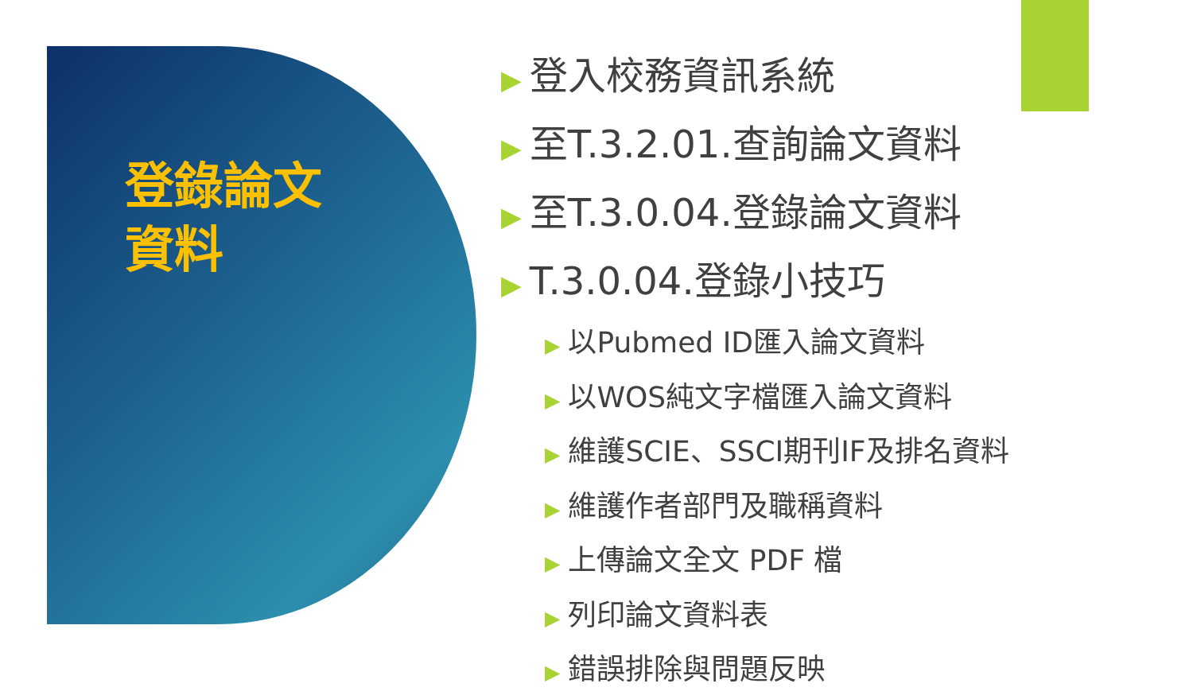登錄論文資料
▶ 登入校務資訊系統
▶ 至T.3.2.01.查詢論文資料
▶ 至T.3.0.04.登錄論文資料
▶ T.3.0.04.登錄小技巧
▶ 以Pubmed ID匯入論文資料
▶ 以WOS純文字檔匯入論文資料
▶ 維護SCIE、SSCI期刊IF及排名資料
▶ 維護作者部門及職稱資料
▶ 上傳論文全文 PDF 檔
▶ 列印論文資料表
▶ 錯誤排除與問題反映